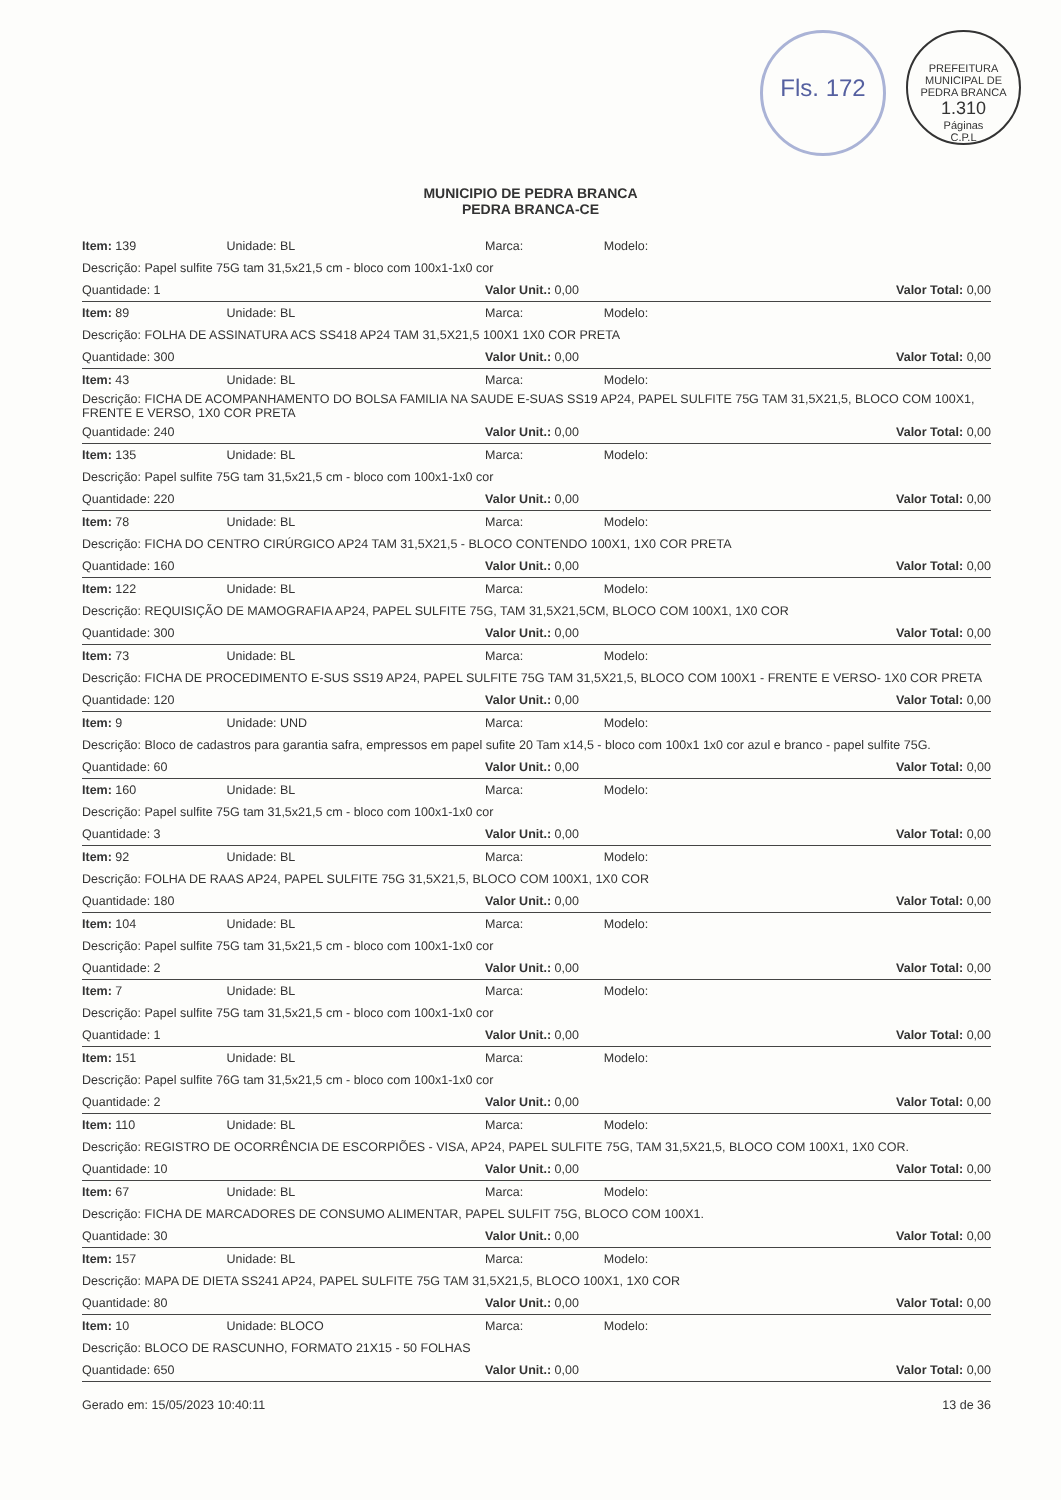Fls. 172
PREFEITURA MUNICIPAL DE PEDRA BRANCA
1.310
Páginas
C.P.L
MUNICIPIO DE PEDRA BRANCA
PEDRA BRANCA-CE
| Item: 139 | Unidade: BL | Marca: | Modelo: | |
| Descrição: Papel sulfite 75G tam 31,5x21,5 cm - bloco com 100x1-1x0 cor | | | | |
| Quantidade: 1 | | Valor Unit.: 0,00 | | Valor Total: 0,00 |
| Item: 89 | Unidade: BL | Marca: | Modelo: | |
| Descrição: FOLHA DE ASSINATURA ACS SS418 AP24 TAM 31,5X21,5 100X1 1X0 COR PRETA | | | | |
| Quantidade: 300 | | Valor Unit.: 0,00 | | Valor Total: 0,00 |
| Item: 43 | Unidade: BL | Marca: | Modelo: | |
| Descrição: FICHA DE ACOMPANHAMENTO DO BOLSA FAMILIA NA SAUDE E-SUAS SS19 AP24, PAPEL SULFITE 75G TAM 31,5X21,5, BLOCO COM 100X1, FRENTE E VERSO, 1X0 COR PRETA | | | | |
| Quantidade: 240 | | Valor Unit.: 0,00 | | Valor Total: 0,00 |
| Item: 135 | Unidade: BL | Marca: | Modelo: | |
| Descrição: Papel sulfite 75G tam 31,5x21,5 cm - bloco com 100x1-1x0 cor | | | | |
| Quantidade: 220 | | Valor Unit.: 0,00 | | Valor Total: 0,00 |
| Item: 78 | Unidade: BL | Marca: | Modelo: | |
| Descrição: FICHA DO CENTRO CIRÚRGICO AP24 TAM 31,5X21,5 - BLOCO CONTENDO 100X1, 1X0 COR PRETA | | | | |
| Quantidade: 160 | | Valor Unit.: 0,00 | | Valor Total: 0,00 |
| Item: 122 | Unidade: BL | Marca: | Modelo: | |
| Descrição: REQUISIÇÃO DE MAMOGRAFIA AP24, PAPEL SULFITE 75G, TAM 31,5X21,5CM, BLOCO COM 100X1, 1X0 COR | | | | |
| Quantidade: 300 | | Valor Unit.: 0,00 | | Valor Total: 0,00 |
| Item: 73 | Unidade: BL | Marca: | Modelo: | |
| Descrição: FICHA DE PROCEDIMENTO E-SUS SS19 AP24, PAPEL SULFITE 75G TAM 31,5X21,5, BLOCO COM 100X1 - FRENTE E VERSO- 1X0 COR PRETA | | | | |
| Quantidade: 120 | | Valor Unit.: 0,00 | | Valor Total: 0,00 |
| Item: 9 | Unidade: UND | Marca: | Modelo: | |
| Descrição: Bloco de cadastros para garantia safra, empressos em papel sufite 20 Tam x14,5 - bloco com 100x1 1x0 cor azul e branco - papel sulfite 75G. | | | | |
| Quantidade: 60 | | Valor Unit.: 0,00 | | Valor Total: 0,00 |
| Item: 160 | Unidade: BL | Marca: | Modelo: | |
| Descrição: Papel sulfite 75G tam 31,5x21,5 cm - bloco com 100x1-1x0 cor | | | | |
| Quantidade: 3 | | Valor Unit.: 0,00 | | Valor Total: 0,00 |
| Item: 92 | Unidade: BL | Marca: | Modelo: | |
| Descrição: FOLHA DE RAAS AP24, PAPEL SULFITE 75G 31,5X21,5, BLOCO COM 100X1, 1X0 COR | | | | |
| Quantidade: 180 | | Valor Unit.: 0,00 | | Valor Total: 0,00 |
| Item: 104 | Unidade: BL | Marca: | Modelo: | |
| Descrição: Papel sulfite 75G tam 31,5x21,5 cm - bloco com 100x1-1x0 cor | | | | |
| Quantidade: 2 | | Valor Unit.: 0,00 | | Valor Total: 0,00 |
| Item: 7 | Unidade: BL | Marca: | Modelo: | |
| Descrição: Papel sulfite 75G tam 31,5x21,5 cm - bloco com 100x1-1x0 cor | | | | |
| Quantidade: 1 | | Valor Unit.: 0,00 | | Valor Total: 0,00 |
| Item: 151 | Unidade: BL | Marca: | Modelo: | |
| Descrição: Papel sulfite 76G tam 31,5x21,5 cm - bloco com 100x1-1x0 cor | | | | |
| Quantidade: 2 | | Valor Unit.: 0,00 | | Valor Total: 0,00 |
| Item: 110 | Unidade: BL | Marca: | Modelo: | |
| Descrição: REGISTRO DE OCORRÊNCIA DE ESCORPIÕES - VISA, AP24, PAPEL SULFITE 75G, TAM 31,5X21,5, BLOCO COM 100X1, 1X0 COR. | | | | |
| Quantidade: 10 | | Valor Unit.: 0,00 | | Valor Total: 0,00 |
| Item: 67 | Unidade: BL | Marca: | Modelo: | |
| Descrição: FICHA DE MARCADORES DE CONSUMO ALIMENTAR, PAPEL SULFIT 75G, BLOCO COM 100X1. | | | | |
| Quantidade: 30 | | Valor Unit.: 0,00 | | Valor Total: 0,00 |
| Item: 157 | Unidade: BL | Marca: | Modelo: | |
| Descrição: MAPA DE DIETA SS241 AP24, PAPEL SULFITE 75G TAM 31,5X21,5, BLOCO 100X1, 1X0 COR | | | | |
| Quantidade: 80 | | Valor Unit.: 0,00 | | Valor Total: 0,00 |
| Item: 10 | Unidade: BLOCO | Marca: | Modelo: | |
| Descrição: BLOCO DE RASCUNHO, FORMATO 21X15 - 50 FOLHAS | | | | |
| Quantidade: 650 | | Valor Unit.: 0,00 | | Valor Total: 0,00 |
Gerado em: 15/05/2023 10:40:11 13 de 36